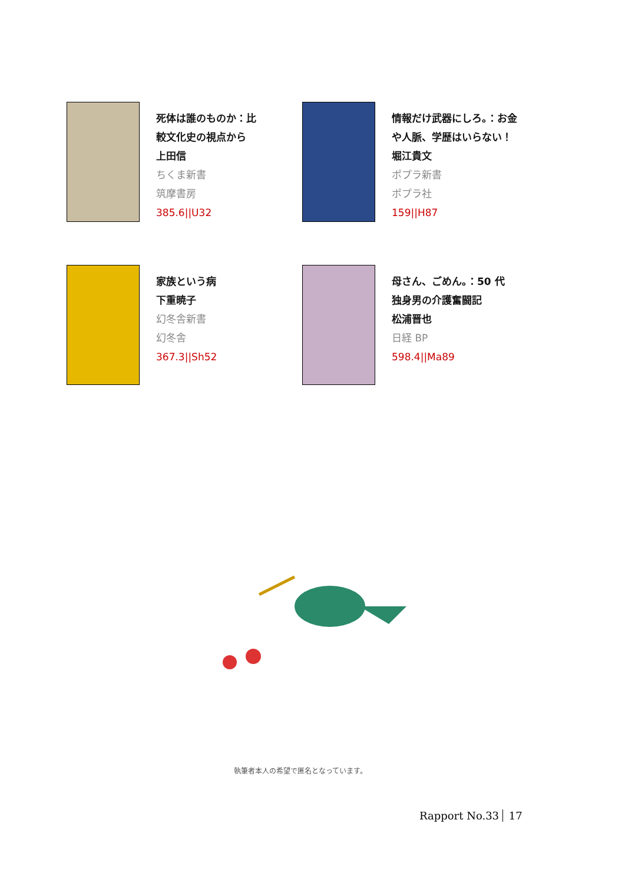死体は誰のものか：比
較文化史の視点から
上田信
ちくま新書
筑摩書房
385.6||U32
情報だけ武器にしろ。：お金
や人脈、学歴はいらない！
堀江貴文
ポプラ新書
ポプラ社
159||H87
家族という病
下重暁子
幻冬舎新書
幻冬舎
367.3||Sh52
母さん、ごめん。：50 代
独身男の介護奮闘記
松浦晋也
日経 BP
598.4||Ma89
執筆者本人の希望で匿名となっています。
Rapport No.33 17